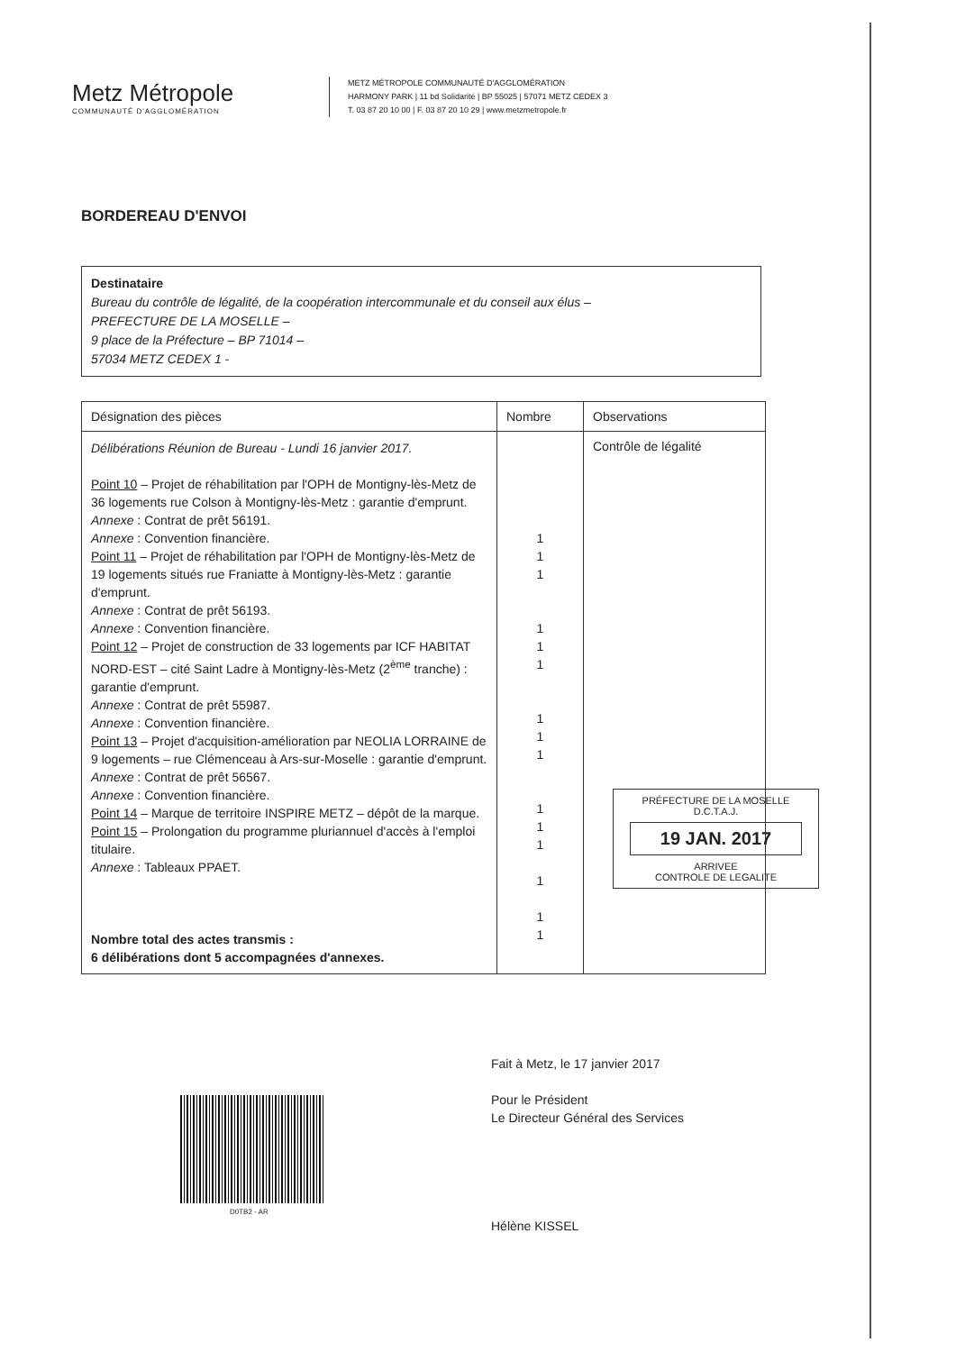Metz Métropole
COMMUNAUTÉ D'AGGLOMÉRATION
METZ MÉTROPOLE COMMUNAUTÉ D'AGGLOMÉRATION
HARMONY PARK | 11 bd Solidarité | BP 55025 | 57071 METZ CEDEX 3
T. 03 87 20 10 00 | F. 03 87 20 10 29 | www.metzmetropole.fr
BORDEREAU D'ENVOI
Destinataire
Bureau du contrôle de légalité, de la coopération intercommunale et du conseil aux élus –
PREFECTURE DE LA MOSELLE –
9 place de la Préfecture – BP 71014 –
57034 METZ CEDEX 1 -
| Désignation des pièces | Nombre | Observations |
| --- | --- | --- |
| Délibérations Réunion de Bureau - Lundi 16 janvier 2017. Point 10 – Projet de réhabilitation par l'OPH de Montigny-lès-Metz de 36 logements rue Colson à Montigny-lès-Metz : garantie d'emprunt. Annexe : Contrat de prêt 56191. Annexe : Convention financière. Point 11 – Projet de réhabilitation par l'OPH de Montigny-lès-Metz de 19 logements situés rue Franiatte à Montigny-lès-Metz : garantie d'emprunt. Annexe : Contrat de prêt 56193. Annexe : Convention financière. Point 12 – Projet de construction de 33 logements par ICF HABITAT NORD-EST – cité Saint Ladre à Montigny-lès-Metz (2<sup>ème</sup> tranche) : garantie d'emprunt. Annexe : Contrat de prêt 55987. Annexe : Convention financière. Point 13 – Projet d'acquisition-amélioration par NEOLIA LORRAINE de 9 logements – rue Clémenceau à Ars-sur-Moselle : garantie d'emprunt. Annexe : Contrat de prêt 56567. Annexe : Convention financière. Point 14 – Marque de territoire INSPIRE METZ – dépôt de la marque. Point 15 – Prolongation du programme pluriannuel d'accès à l'emploi titulaire. Annexe : Tableaux PPAET. Nombre total des actes transmis : 6 délibérations dont 5 accompagnées d'annexes. | 1 1 1 1 1 1 1 1 1 1 1 1 1 1 1 | Contrôle de légalité |
PRÉFECTURE DE LA MOSELLE
D.C.T.A.J.
19 JAN. 2017
ARRIVEE
CONTROLE DE LEGALITE
Fait à Metz, le 17 janvier 2017
Pour le Président
Le Directeur Général des Services
Hélène KISSEL
D0TB2 - AR